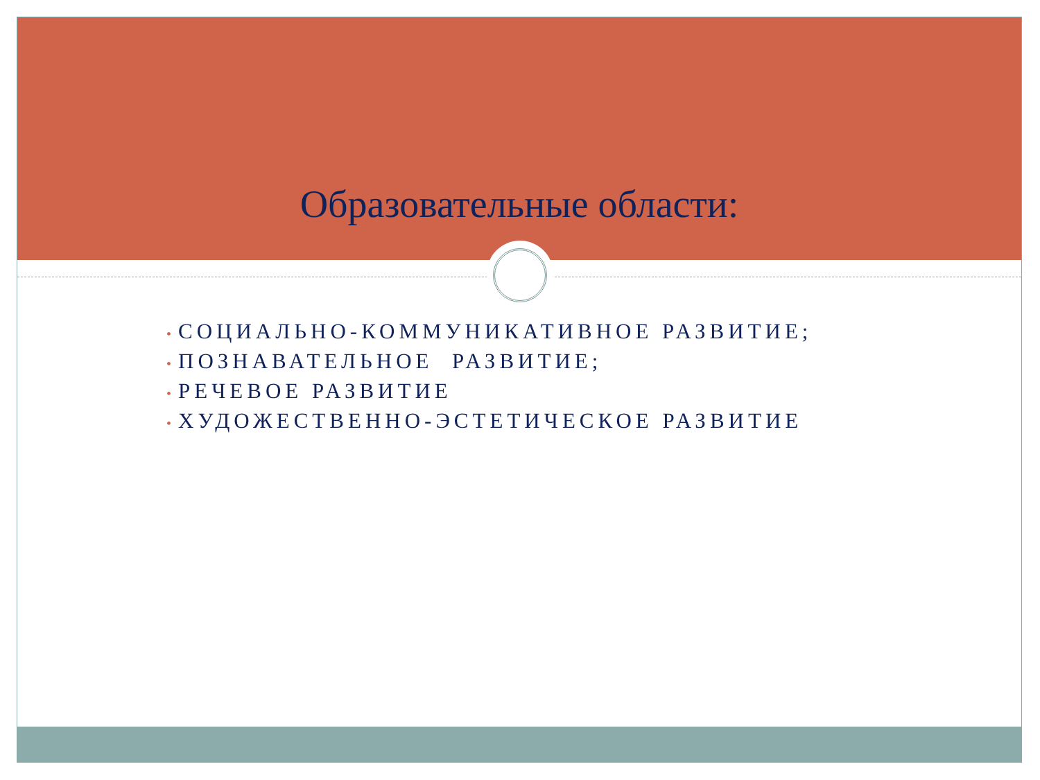Образовательные области:
• СОЦИАЛЬНО-КОММУНИКАТИВНОЕ РАЗВИТИЕ;
• ПОЗНАВАТЕЛЬНОЕ РАЗВИТИЕ;
• РЕЧЕВОЕ РАЗВИТИЕ
• ХУДОЖЕСТВЕННО-ЭСТЕТИЧЕСКОЕ РАЗВИТИЕ